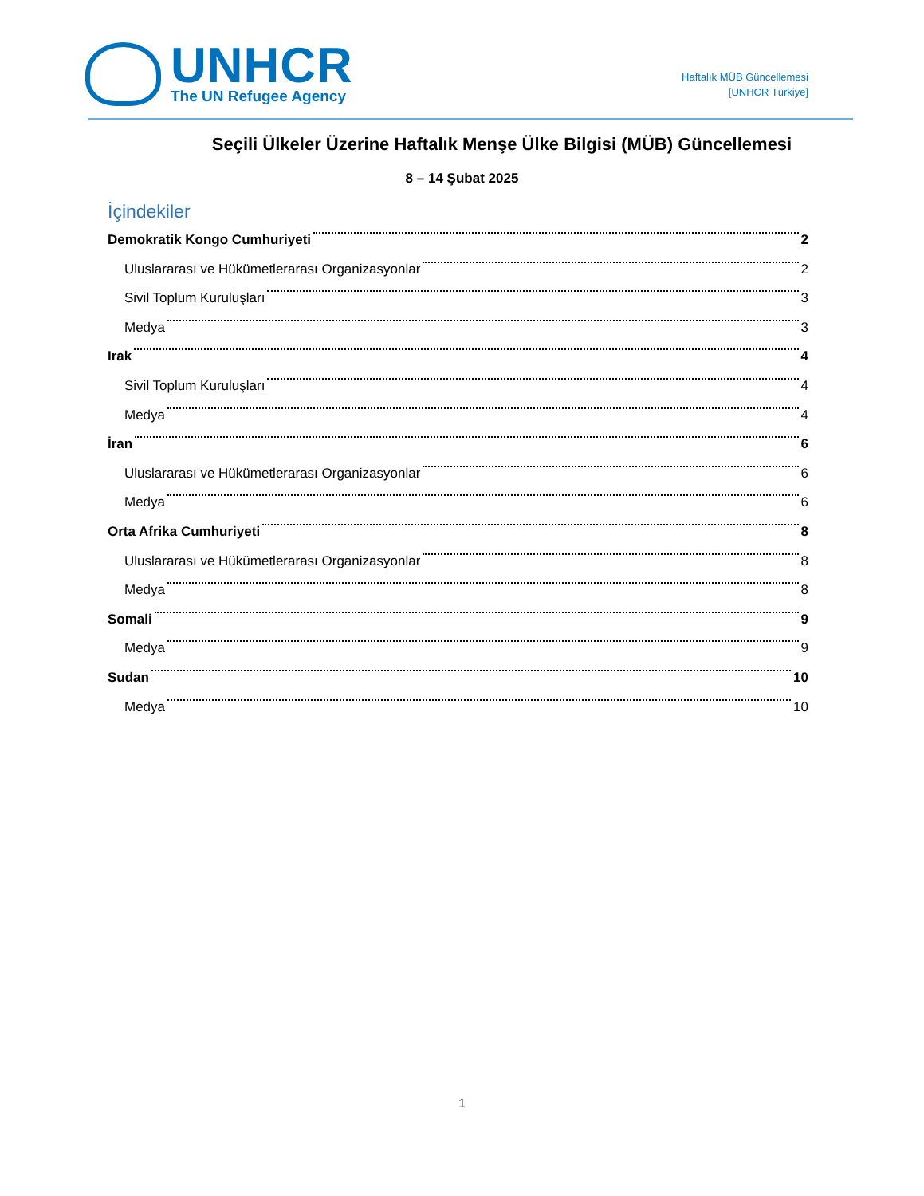UNHCR
The UN Refugee Agency
Haftalık MÜB Güncellemesi
[UNHCR Türkiye]
Seçili Ülkeler Üzerine Haftalık Menşe Ülke Bilgisi (MÜB) Güncellemesi
8 – 14 Şubat 2025
İçindekiler
Demokratik Kongo Cumhuriyeti 2
Uluslararası ve Hükümetlerarası Organizasyonlar 2
Sivil Toplum Kuruluşları 3
Medya 3
Irak 4
Sivil Toplum Kuruluşları 4
Medya 4
İran 6
Uluslararası ve Hükümetlerarası Organizasyonlar 6
Medya 6
Orta Afrika Cumhuriyeti 8
Uluslararası ve Hükümetlerarası Organizasyonlar 8
Medya 8
Somali 9
Medya 9
Sudan 10
Medya 10
1